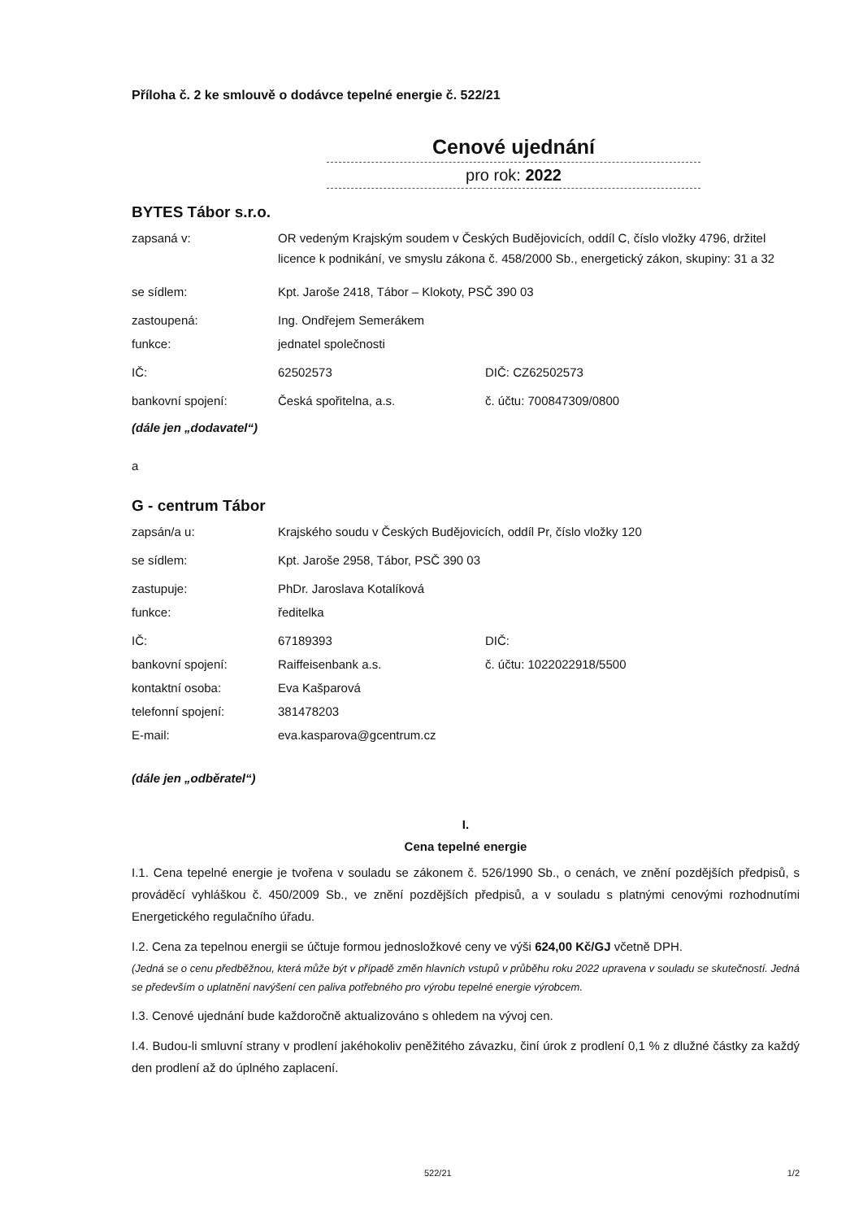Příloha č. 2 ke smlouvě o dodávce tepelné energie č. 522/21
Cenové ujednání
pro rok: 2022
BYTES Tábor s.r.o.
| zapsaná v: | OR vedeným Krajským soudem v Českých Budějovicích, oddíl C, číslo vložky 4796, držitel licence k podnikání, ve smyslu zákona č. 458/2000 Sb., energetický zákon, skupiny: 31 a 32 | |
| se sídlem: | Kpt. Jaroše 2418, Tábor – Klokoty, PSČ 390 03 | |
| zastoupená: | Ing. Ondřejem Semerákem | |
| funkce: | jednatel společnosti | |
| IČ: | 62502573 | DIČ: CZ62502573 |
| bankovní spojení: | Česká spořitelna, a.s. | č. účtu: 700847309/0800 |
(dále jen „dodavatel“)
a
G - centrum Tábor
| zapsán/a u: | Krajského soudu v Českých Budějovicích, oddíl Pr, číslo vložky 120 | |
| se sídlem: | Kpt. Jaroše 2958, Tábor, PSČ 390 03 | |
| zastupuje: | PhDr. Jaroslava Kotalíková | |
| funkce: | ředitelka | |
| IČ: | 67189393 | DIČ: |
| bankovní spojení: | Raiffeisenbank a.s. | č. účtu: 1022022918/5500 |
| kontaktní osoba: | Eva Kašparová | |
| telefonní spojení: | 381478203 | |
| E-mail: | eva.kasparova@gcentrum.cz | |
(dále jen „odběratel“)
I.
Cena tepelné energie
I.1. Cena tepelné energie je tvořena v souladu se zákonem č. 526/1990 Sb., o cenách, ve znění pozdějších předpisů, s prováděcí vyhláškou č. 450/2009 Sb., ve znění pozdějších předpisů, a v souladu s platnými cenovými rozhodnutími Energetického regulačního úřadu.
I.2. Cena za tepelnou energii se účtuje formou jednosložkové ceny ve výši 624,00 Kč/GJ včetně DPH.
(Jedná se o cenu předběžnou, která může být v případě změn hlavních vstupů v průběhu roku 2022 upravena v souladu se skutečností. Jedná se především o uplatnění navýšení cen paliva potřebného pro výrobu tepelné energie výrobcem.
I.3. Cenové ujednání bude každoročně aktualizováno s ohledem na vývoj cen.
I.4. Budou-li smluvní strany v prodlení jakéhokoliv peněžitého závazku, činí úrok z prodlení 0,1 % z dlužné částky za každý den prodlení až do úplného zaplacení.
522/21 1/2